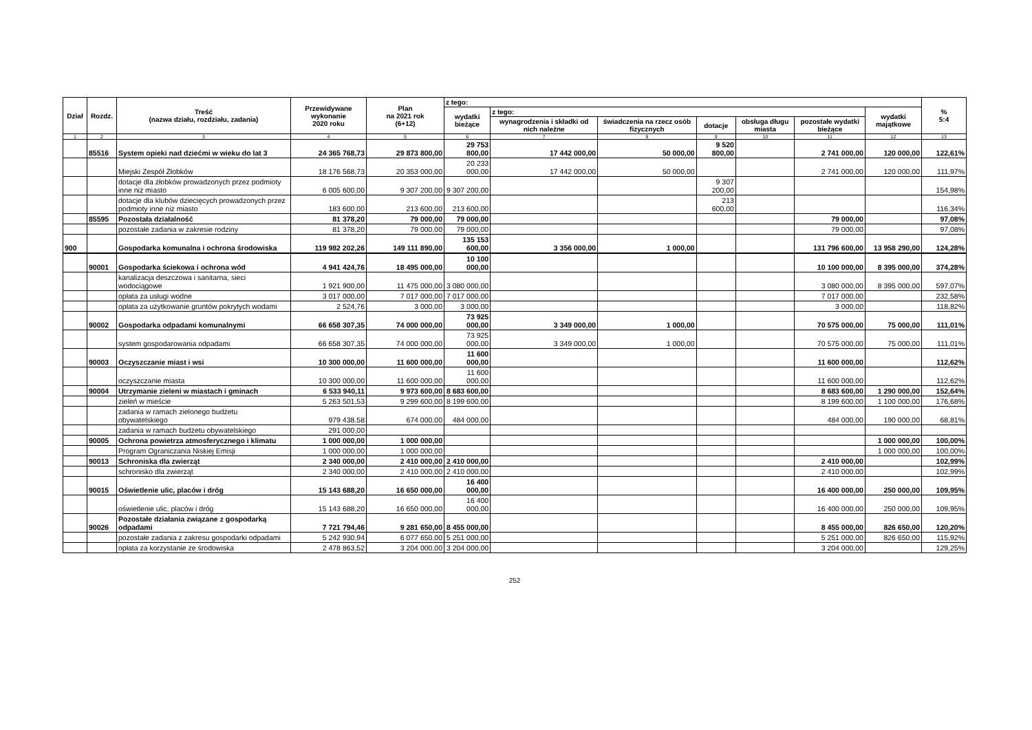| Dział | Rozdz. | Treść (nazwa działu, rozdziału, zadania) | Przewidywane wykonanie 2020 roku | Plan na 2021 rok (6+12) | z tego: | | | | | | | % 5:4 |
| --- | --- | --- | --- | --- | --- | --- | --- | --- | --- | --- | --- | --- |
| | | | | | wydatki bieżące | z tego: | | | | | wydatki majątkowe | |
| | | | | | | wynagrodzenia i składki od nich należne | świadczenia na rzecz osób fizycznych | dotacje | obsługa długu miasta | pozostałe wydatki bieżące | | |
| 1 | 2 | 3 | 4 | 5 | 6 | 7 | 8 | 9 | 10 | 11 | 12 | 13 |
| | 85516 | System opieki nad dziećmi w wieku do lat 3 | 24 365 768,73 | 29 873 800,00 | 29 753 800,00 | 17 442 000,00 | 50 000,00 | 9 520 800,00 | | 2 741 000,00 | 120 000,00 | 122,61% |
| | | Miejski Zespół Żłobków | 18 176 568,73 | 20 353 000,00 | 20 233 000,00 | 17 442 000,00 | 50 000,00 | | | 2 741 000,00 | 120 000,00 | 111,97% |
| | | dotacje dla żłobków prowadzonych przez podmioty inne niż miasto | 6 005 600,00 | 9 307 200,00 | 9 307 200,00 | | | 9 307 200,00 | | | | 154,98% |
| | | dotacje dla klubów dziecięcych prowadzonych przez podmioty inne niż miasto | 183 600,00 | 213 600,00 | 213 600,00 | | | 213 600,00 | | | | 116,34% |
| | 85595 | Pozostała działalność | 81 378,20 | 79 000,00 | 79 000,00 | | | | | 79 000,00 | | 97,08% |
| | | pozostałe zadania w zakresie rodziny | 81 378,20 | 79 000,00 | 79 000,00 | | | | | 79 000,00 | | 97,08% |
| 900 | | Gospodarka komunalna i ochrona środowiska | 119 982 202,26 | 149 111 890,00 | 135 153 600,00 | 3 356 000,00 | 1 000,00 | | | 131 796 600,00 | 13 958 290,00 | 124,28% |
| | 90001 | Gospodarka ściekowa i ochrona wód | 4 941 424,76 | 18 495 000,00 | 10 100 000,00 | | | | | 10 100 000,00 | 8 395 000,00 | 374,28% |
| | | kanalizacja deszczowa i sanitarna, sieci wodociągowe | 1 921 900,00 | 11 475 000,00 | 3 080 000,00 | | | | | 3 080 000,00 | 8 395 000,00 | 597,07% |
| | | opłata za usługi wodne | 3 017 000,00 | 7 017 000,00 | 7 017 000,00 | | | | | 7 017 000,00 | | 232,58% |
| | | opłata za użytkowanie gruntów pokrytych wodami | 2 524,76 | 3 000,00 | 3 000,00 | | | | | 3 000,00 | | 118,82% |
| | 90002 | Gospodarka odpadami komunalnymi | 66 658 307,35 | 74 000 000,00 | 73 925 000,00 | 3 349 000,00 | 1 000,00 | | | 70 575 000,00 | 75 000,00 | 111,01% |
| | | system gospodarowania odpadami | 66 658 307,35 | 74 000 000,00 | 73 925 000,00 | 3 349 000,00 | 1 000,00 | | | 70 575 000,00 | 75 000,00 | 111,01% |
| | 90003 | Oczyszczanie miast i wsi | 10 300 000,00 | 11 600 000,00 | 11 600 000,00 | | | | | 11 600 000,00 | | 112,62% |
| | | oczyszczanie miasta | 10 300 000,00 | 11 600 000,00 | 11 600 000,00 | | | | | 11 600 000,00 | | 112,62% |
| | 90004 | Utrzymanie zieleni w miastach i gminach | 6 533 940,11 | 9 973 600,00 | 8 683 600,00 | | | | | 8 683 600,00 | 1 290 000,00 | 152,64% |
| | | zieleń w mieście | 5 263 501,53 | 9 299 600,00 | 8 199 600,00 | | | | | 8 199 600,00 | 1 100 000,00 | 176,68% |
| | | zadania w ramach zielonego budżetu obywatelskiego | 979 438,58 | 674 000,00 | 484 000,00 | | | | | 484 000,00 | 190 000,00 | 68,81% |
| | | zadania w ramach budżetu obywatelskiego | 291 000,00 | | | | | | | | | |
| | 90005 | Ochrona powietrza atmosferycznego i klimatu | 1 000 000,00 | 1 000 000,00 | | | | | | | 1 000 000,00 | 100,00% |
| | | Program Ograniczania Niskiej Emisji | 1 000 000,00 | 1 000 000,00 | | | | | | | 1 000 000,00 | 100,00% |
| | 90013 | Schroniska dla zwierząt | 2 340 000,00 | 2 410 000,00 | 2 410 000,00 | | | | | 2 410 000,00 | | 102,99% |
| | | schronisko dla zwierząt | 2 340 000,00 | 2 410 000,00 | 2 410 000,00 | | | | | 2 410 000,00 | | 102,99% |
| | 90015 | Oświetlenie ulic, placów i dróg | 15 143 688,20 | 16 650 000,00 | 16 400 000,00 | | | | | 16 400 000,00 | 250 000,00 | 109,95% |
| | | oświetlenie ulic, placów i dróg | 15 143 688,20 | 16 650 000,00 | 16 400 000,00 | | | | | 16 400 000,00 | 250 000,00 | 109,95% |
| | 90026 | Pozostałe działania związane z gospodarką odpadami | 7 721 794,46 | 9 281 650,00 | 8 455 000,00 | | | | | 8 455 000,00 | 826 650,00 | 120,20% |
| | | pozostałe zadania z zakresu gospodarki odpadami | 5 242 930,94 | 6 077 650,00 | 5 251 000,00 | | | | | 5 251 000,00 | 826 650,00 | 115,92% |
| | | opłata za korzystanie ze środowiska | 2 478 863,52 | 3 204 000,00 | 3 204 000,00 | | | | | 3 204 000,00 | | 129,25% |
252